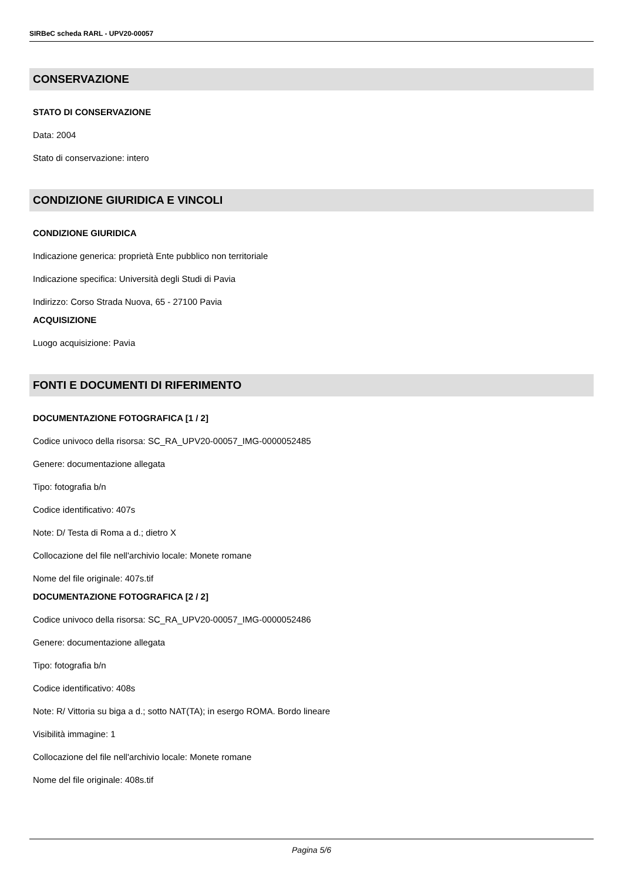SIRBeC scheda RARL - UPV20-00057
CONSERVAZIONE
STATO DI CONSERVAZIONE
Data: 2004
Stato di conservazione: intero
CONDIZIONE GIURIDICA E VINCOLI
CONDIZIONE GIURIDICA
Indicazione generica: proprietà Ente pubblico non territoriale
Indicazione specifica: Università degli Studi di Pavia
Indirizzo: Corso Strada Nuova, 65 - 27100 Pavia
ACQUISIZIONE
Luogo acquisizione: Pavia
FONTI E DOCUMENTI DI RIFERIMENTO
DOCUMENTAZIONE FOTOGRAFICA [1 / 2]
Codice univoco della risorsa: SC_RA_UPV20-00057_IMG-0000052485
Genere: documentazione allegata
Tipo: fotografia b/n
Codice identificativo: 407s
Note: D/ Testa di Roma a d.; dietro X
Collocazione del file nell'archivio locale: Monete romane
Nome del file originale: 407s.tif
DOCUMENTAZIONE FOTOGRAFICA [2 / 2]
Codice univoco della risorsa: SC_RA_UPV20-00057_IMG-0000052486
Genere: documentazione allegata
Tipo: fotografia b/n
Codice identificativo: 408s
Note: R/ Vittoria su biga a d.; sotto NAT(TA); in esergo ROMA. Bordo lineare
Visibilità immagine: 1
Collocazione del file nell'archivio locale: Monete romane
Nome del file originale: 408s.tif
Pagina 5/6